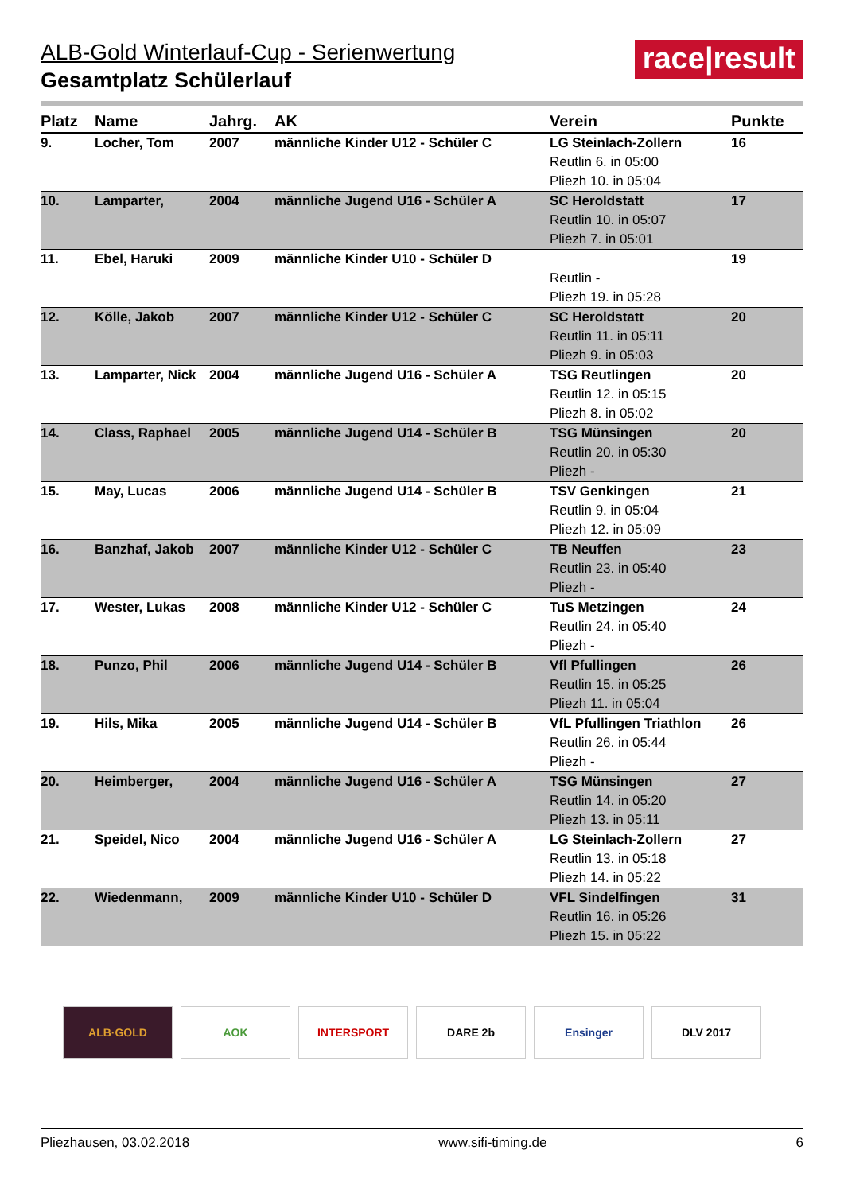race|result
ALB-Gold Winterlauf-Cup - Serienwertung
Gesamtplatz Schülerlauf
| Platz | Name | Jahrg. | AK | Verein | Punkte |
| --- | --- | --- | --- | --- | --- |
| 9. | Locher, Tom | 2007 | männliche Kinder U12 - Schüler C | LG Steinlach-Zollern Reutlin 6. in 05:00 Pliezh 10. in 05:04 | 16 |
| 10. | Lamparter, | 2004 | männliche Jugend U16 - Schüler A | SC Heroldstatt Reutlin 10. in 05:07 Pliezh 7. in 05:01 | 17 |
| 11. | Ebel, Haruki | 2009 | männliche Kinder U10 - Schüler D | Reutlin - Pliezh 19. in 05:28 | 19 |
| 12. | Kölle, Jakob | 2007 | männliche Kinder U12 - Schüler C | SC Heroldstatt Reutlin 11. in 05:11 Pliezh 9. in 05:03 | 20 |
| 13. | Lamparter, Nick | 2004 | männliche Jugend U16 - Schüler A | TSG Reutlingen Reutlin 12. in 05:15 Pliezh 8. in 05:02 | 20 |
| 14. | Class, Raphael | 2005 | männliche Jugend U14 - Schüler B | TSG Münsingen Reutlin 20. in 05:30 Pliezh - | 20 |
| 15. | May, Lucas | 2006 | männliche Jugend U14 - Schüler B | TSV Genkingen Reutlin 9. in 05:04 Pliezh 12. in 05:09 | 21 |
| 16. | Banzhaf, Jakob | 2007 | männliche Kinder U12 - Schüler C | TB Neuffen Reutlin 23. in 05:40 Pliezh - | 23 |
| 17. | Wester, Lukas | 2008 | männliche Kinder U12 - Schüler C | TuS Metzingen Reutlin 24. in 05:40 Pliezh - | 24 |
| 18. | Punzo, Phil | 2006 | männliche Jugend U14 - Schüler B | Vfl Pfullingen Reutlin 15. in 05:25 Pliezh 11. in 05:04 | 26 |
| 19. | Hils, Mika | 2005 | männliche Jugend U14 - Schüler B | VfL Pfullingen Triathlon Reutlin 26. in 05:44 Pliezh - | 26 |
| 20. | Heimberger, | 2004 | männliche Jugend U16 - Schüler A | TSG Münsingen Reutlin 14. in 05:20 Pliezh 13. in 05:11 | 27 |
| 21. | Speidel, Nico | 2004 | männliche Jugend U16 - Schüler A | LG Steinlach-Zollern Reutlin 13. in 05:18 Pliezh 14. in 05:22 | 27 |
| 22. | Wiedenmann, | 2009 | männliche Kinder U10 - Schüler D | VFL Sindelfingen Reutlin 16. in 05:26 Pliezh 15. in 05:22 | 31 |
ALB·GOLD AOK INTERSPORT DARE 2b Ensinger DLV 2017
Pliezhausen, 03.02.2018 www.sifi-timing.de 6